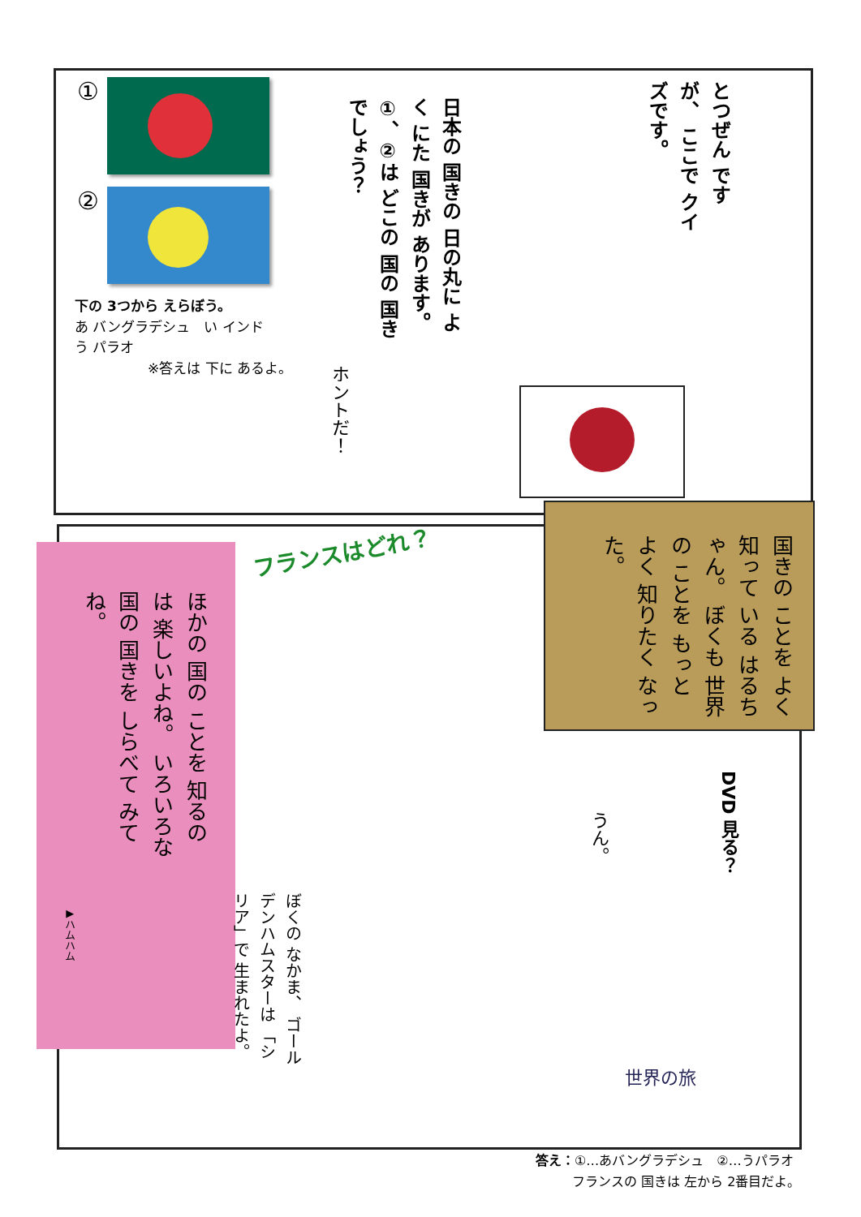①
②
下の 3つから えらぼう。
あ バングラデシュ　い インド
う パラオ
※答えは 下に あるよ。
日本の 国きの 日の丸に よく にた 国きが あります。 ①、②は どこの 国の 国きでしょう？
とつぜん ですが、 ここで クイズです。
ホントだ！
国きの ことを よく 知って いる はるちゃん。 ぼくも 世界の ことを もっと よく 知りたく なった。
ほかの 国の ことを 知るのは 楽しいよね。 いろいろな 国の 国きを しらべて みてね。
▶ハムハム
フランスはどれ？
ぼくの なかま、 ゴールデンハムスターは 「シリア」で 生まれたよ。
うん。
DVD 見る？
世界の旅
答え：①…あバングラデシュ　②…うパラオ
フランスの 国きは 左から 2番目だよ。